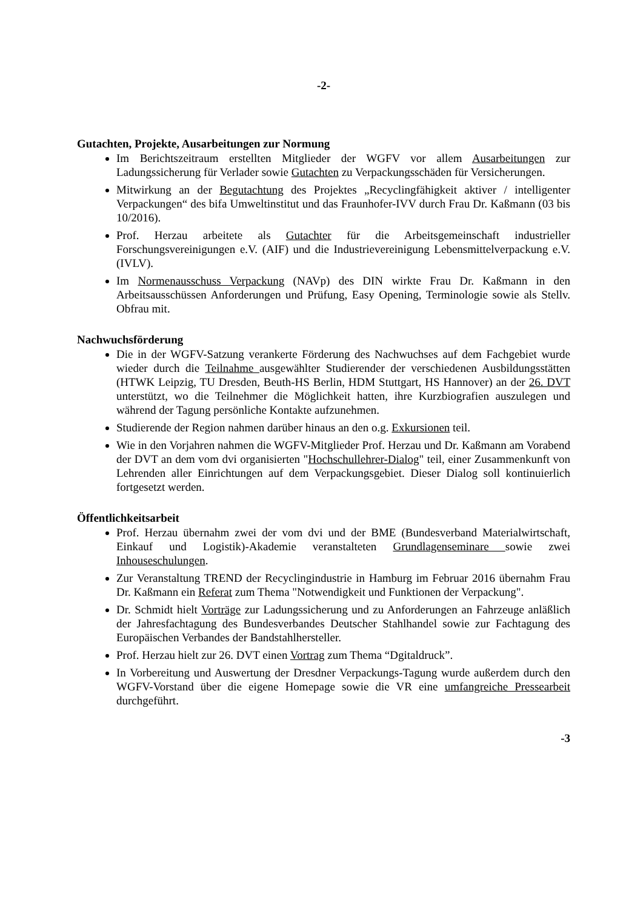-2-
Gutachten, Projekte, Ausarbeitungen zur Normung
Im Berichtszeitraum erstellten Mitglieder der WGFV vor allem Ausarbeitungen zur Ladungssicherung für Verlader sowie Gutachten zu Verpackungsschäden für Versicherungen.
Mitwirkung an der Begutachtung des Projektes „Recyclingfähigkeit aktiver / intelligenter Verpackungen“ des bifa Umweltinstitut und das Fraunhofer-IVV durch Frau Dr. Kaßmann (03 bis 10/2016).
Prof. Herzau arbeitete als Gutachter für die Arbeitsgemeinschaft industrieller Forschungsvereinigungen e.V. (AIF) und die Industrievereinigung Lebensmittelverpackung e.V. (IVLV).
Im Normenausschuss Verpackung (NAVp) des DIN wirkte Frau Dr. Kaßmann in den Arbeitsausschüssen Anforderungen und Prüfung, Easy Opening, Terminologie sowie als Stellv. Obfrau mit.
Nachwuchsförderung
Die in der WGFV-Satzung verankerte Förderung des Nachwuchses auf dem Fachgebiet wurde wieder durch die Teilnahme ausgewählter Studierender der verschiedenen Ausbildungsstätten (HTWK Leipzig, TU Dresden, Beuth-HS Berlin, HDM Stuttgart, HS Hannover) an der 26. DVT unterstützt, wo die Teilnehmer die Möglichkeit hatten, ihre Kurzbiografien auszulegen und während der Tagung persönliche Kontakte aufzunehmen.
Studierende der Region nahmen darüber hinaus an den o.g. Exkursionen teil.
Wie in den Vorjahren nahmen die WGFV-Mitglieder Prof. Herzau und Dr. Kaßmann am Vorabend der DVT an dem vom dvi organisierten "Hochschullehrer-Dialog" teil, einer Zusammenkunft von Lehrenden aller Einrichtungen auf dem Verpackungsgebiet. Dieser Dialog soll kontinuierlich fortgesetzt werden.
Öffentlichkeitsarbeit
Prof. Herzau übernahm zwei der vom dvi und der BME (Bundesverband Materialwirtschaft, Einkauf und Logistik)-Akademie veranstalteten Grundlagenseminare sowie zwei Inhouseschulungen.
Zur Veranstaltung TREND der Recyclingindustrie in Hamburg im Februar 2016 übernahm Frau Dr. Kaßmann ein Referat zum Thema "Notwendigkeit und Funktionen der Verpackung".
Dr. Schmidt hielt Vorträge zur Ladungssicherung und zu Anforderungen an Fahrzeuge anläßlich der Jahresfachtagung des Bundesverbandes Deutscher Stahlhandel sowie zur Fachtagung des Europäischen Verbandes der Bandstahlhersteller.
Prof. Herzau hielt zur 26. DVT einen Vortrag zum Thema “Dgitaldruck”.
In Vorbereitung und Auswertung der Dresdner Verpackungs-Tagung wurde außerdem durch den WGFV-Vorstand über die eigene Homepage sowie die VR eine umfangreiche Pressearbeit durchgeführt.
-3